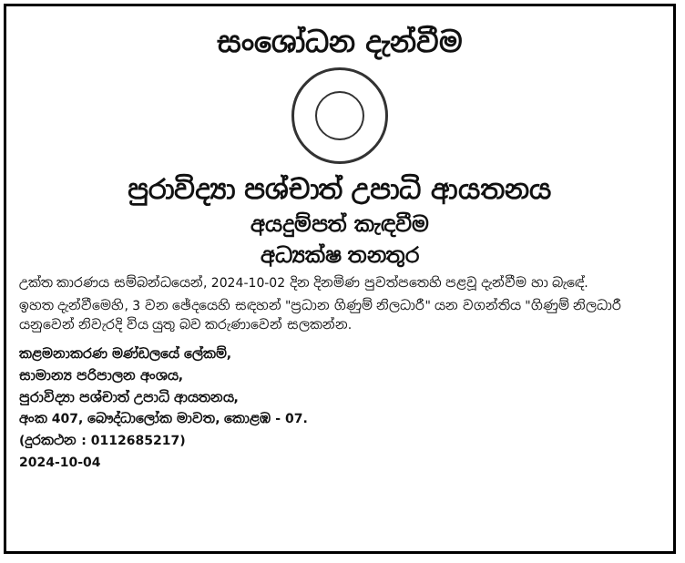සංශෝධන දැන්වීම
පුරාවිද්‍යා පශ්චාත් උපාධි ආයතනය
අයදුම්පත් කැඳවීම
අධ්‍යක්ෂ තනතුර
උක්ත කාරණය සම්බන්ධයෙන්, 2024-10-02 දින දිනමිණ පුවත්පතෙහි පළවූ දැන්වීම හා බැඳේ.
ඉහත දැන්වීමෙහි, 3 වන ඡේදයෙහි සඳහන් "ප්‍රධාන ගිණුම් නිලධාරී" යන වගන්තිය "ගිණුම් නිලධාරී යනුවෙන් නිවැරදි විය යුතු බව කරුණාවෙන් සලකන්න.
කළමනාකරණ මණ්ඩලයේ ලේකම්,
සාමාන්‍ය පරිපාලන අංශය,
පුරාවිද්‍යා පශ්චාත් උපාධි ආයතනය,
අංක 407, බෞද්ධාලෝක මාවත, කොළඹ - 07.
(දුරකථන : 0112685217)
2024-10-04